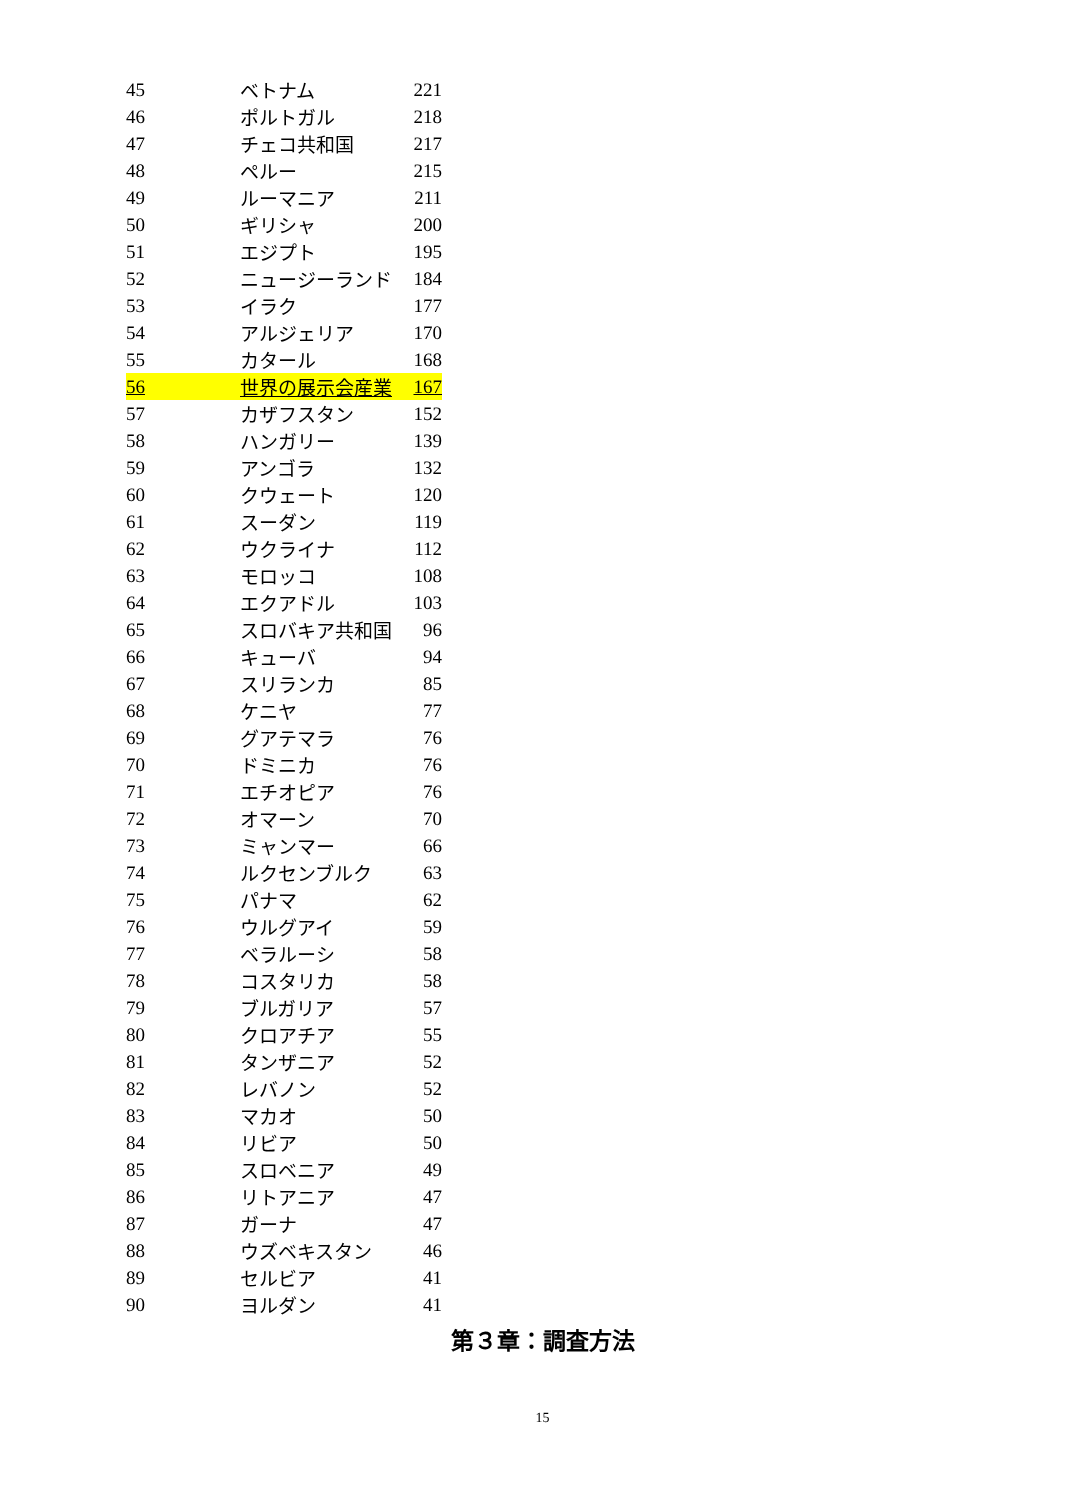| 45 | ベトナム | 221 |
| 46 | ポルトガル | 218 |
| 47 | チェコ共和国 | 217 |
| 48 | ペルー | 215 |
| 49 | ルーマニア | 211 |
| 50 | ギリシャ | 200 |
| 51 | エジプト | 195 |
| 52 | ニュージーランド | 184 |
| 53 | イラク | 177 |
| 54 | アルジェリア | 170 |
| 55 | カタール | 168 |
| 56 | 世界の展示会産業 | 167 |
| 57 | カザフスタン | 152 |
| 58 | ハンガリー | 139 |
| 59 | アンゴラ | 132 |
| 60 | クウェート | 120 |
| 61 | スーダン | 119 |
| 62 | ウクライナ | 112 |
| 63 | モロッコ | 108 |
| 64 | エクアドル | 103 |
| 65 | スロバキア共和国 | 96 |
| 66 | キューバ | 94 |
| 67 | スリランカ | 85 |
| 68 | ケニヤ | 77 |
| 69 | グアテマラ | 76 |
| 70 | ドミニカ | 76 |
| 71 | エチオピア | 76 |
| 72 | オマーン | 70 |
| 73 | ミャンマー | 66 |
| 74 | ルクセンブルク | 63 |
| 75 | パナマ | 62 |
| 76 | ウルグアイ | 59 |
| 77 | ベラルーシ | 58 |
| 78 | コスタリカ | 58 |
| 79 | ブルガリア | 57 |
| 80 | クロアチア | 55 |
| 81 | タンザニア | 52 |
| 82 | レバノン | 52 |
| 83 | マカオ | 50 |
| 84 | リビア | 50 |
| 85 | スロベニア | 49 |
| 86 | リトアニア | 47 |
| 87 | ガーナ | 47 |
| 88 | ウズベキスタン | 46 |
| 89 | セルビア | 41 |
| 90 | ヨルダン | 41 |
第３章：調査方法
15